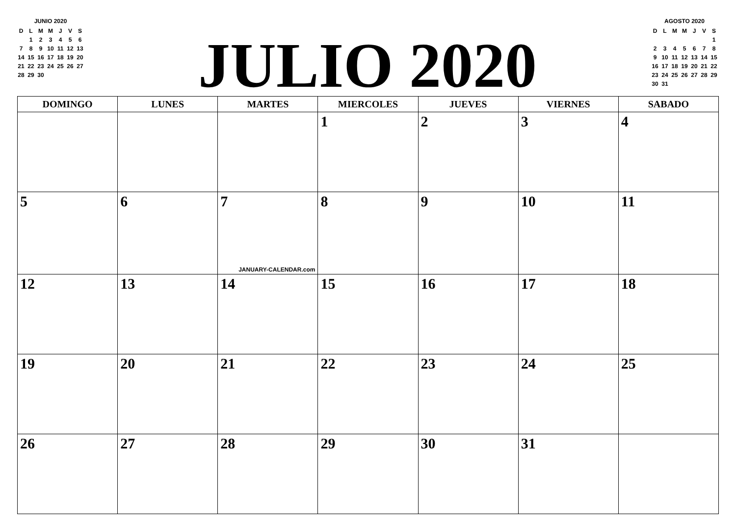JUNIO 2020
| D | L | M | M | J | V | S |
| | 1 | 2 | 3 | 4 | 5 | 6 |
| 7 | 8 | 9 | 10 | 11 | 12 | 13 |
| 14 | 15 | 16 | 17 | 18 | 19 | 20 |
| 21 | 22 | 23 | 24 | 25 | 26 | 27 |
| 28 | 29 | 30 | | | | |
JULIO 2020
AGOSTO 2020
| D | L | M | M | J | V | S |
| | | | | | | 1 |
| 2 | 3 | 4 | 5 | 6 | 7 | 8 |
| 9 | 10 | 11 | 12 | 13 | 14 | 15 |
| 16 | 17 | 18 | 19 | 20 | 21 | 22 |
| 23 | 24 | 25 | 26 | 27 | 28 | 29 |
| 30 | 31 | | | | | |
| DOMINGO | LUNES | MARTES | MIERCOLES | JUEVES | VIERNES | SABADO |
| --- | --- | --- | --- | --- | --- | --- |
| | | | 1 | 2 | 3 | 4 |
| 5 | 6 | 7 JANUARY-CALENDAR.com | 8 | 9 | 10 | 11 |
| 12 | 13 | 14 | 15 | 16 | 17 | 18 |
| 19 | 20 | 21 | 22 | 23 | 24 | 25 |
| 26 | 27 | 28 | 29 | 30 | 31 | |